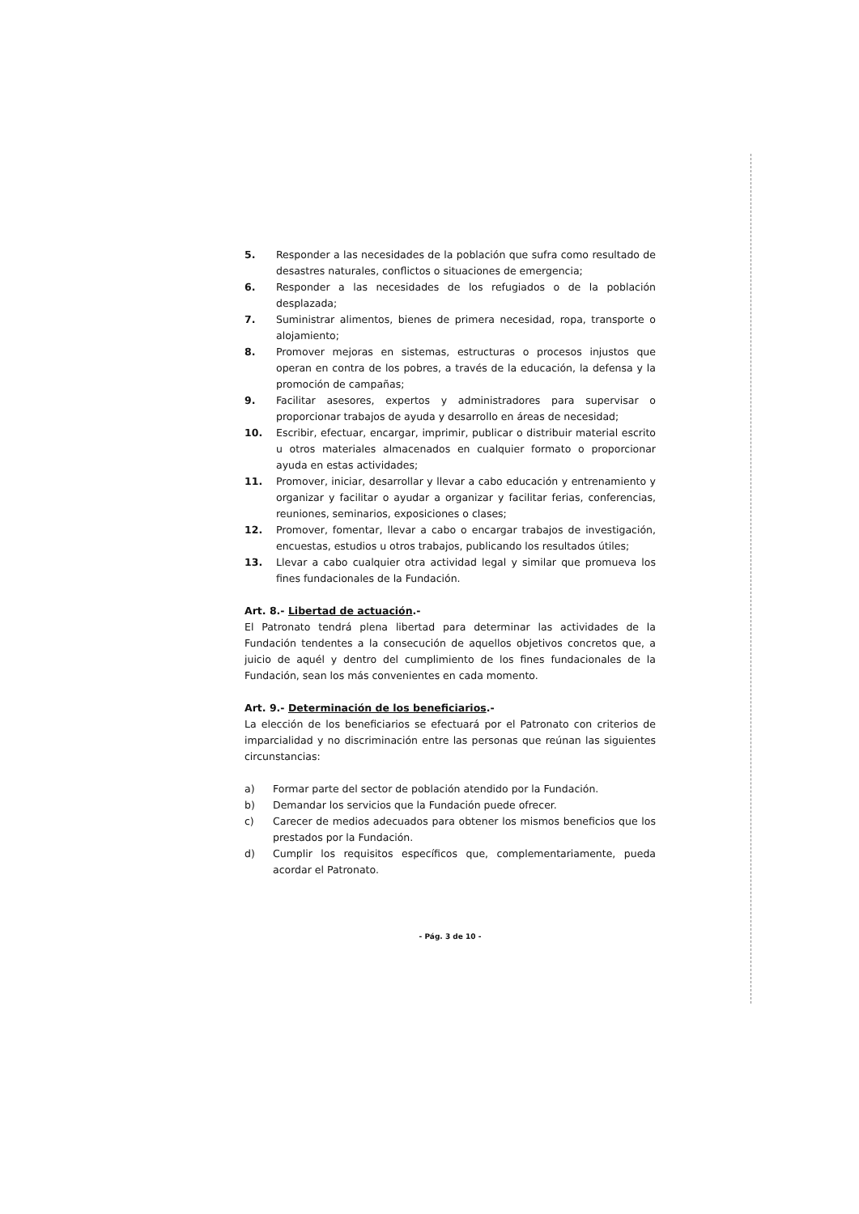5. Responder a las necesidades de la población que sufra como resultado de desastres naturales, conflictos o situaciones de emergencia;
6. Responder a las necesidades de los refugiados o de la población desplazada;
7. Suministrar alimentos, bienes de primera necesidad, ropa, transporte o alojamiento;
8. Promover mejoras en sistemas, estructuras o procesos injustos que operan en contra de los pobres, a través de la educación, la defensa y la promoción de campañas;
9. Facilitar asesores, expertos y administradores para supervisar o proporcionar trabajos de ayuda y desarrollo en áreas de necesidad;
10. Escribir, efectuar, encargar, imprimir, publicar o distribuir material escrito u otros materiales almacenados en cualquier formato o proporcionar ayuda en estas actividades;
11. Promover, iniciar, desarrollar y llevar a cabo educación y entrenamiento y organizar y facilitar o ayudar a organizar y facilitar ferias, conferencias, reuniones, seminarios, exposiciones o clases;
12. Promover, fomentar, llevar a cabo o encargar trabajos de investigación, encuestas, estudios u otros trabajos, publicando los resultados útiles;
13. Llevar a cabo cualquier otra actividad legal y similar que promueva los fines fundacionales de la Fundación.
Art. 8.- Libertad de actuación.-
El Patronato tendrá plena libertad para determinar las actividades de la Fundación tendentes a la consecución de aquellos objetivos concretos que, a juicio de aquél y dentro del cumplimiento de los fines fundacionales de la Fundación, sean los más convenientes en cada momento.
Art. 9.- Determinación de los beneficiarios.-
La elección de los beneficiarios se efectuará por el Patronato con criterios de imparcialidad y no discriminación entre las personas que reúnan las siguientes circunstancias:
a) Formar parte del sector de población atendido por la Fundación.
b) Demandar los servicios que la Fundación puede ofrecer.
c) Carecer de medios adecuados para obtener los mismos beneficios que los prestados por la Fundación.
d) Cumplir los requisitos específicos que, complementariamente, pueda acordar el Patronato.
- Pág. 3 de 10 -